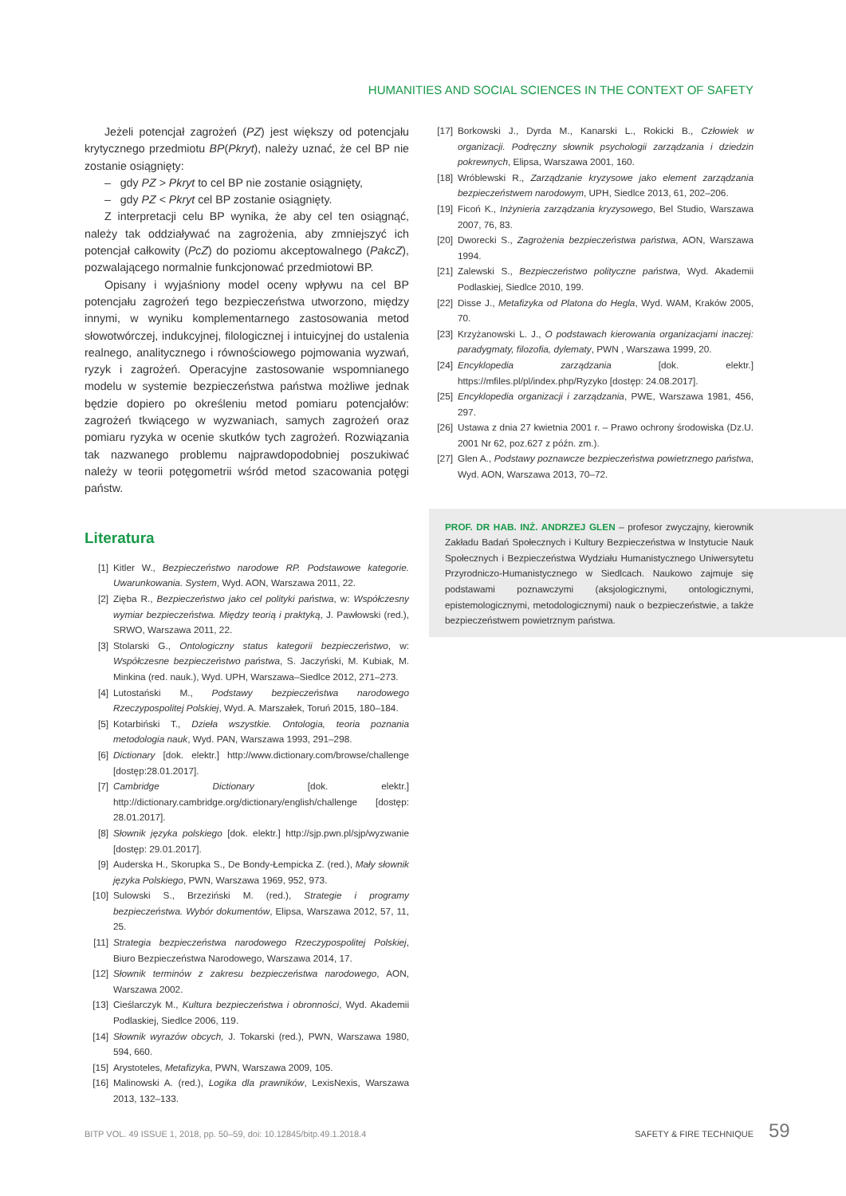HUMANITIES AND SOCIAL SCIENCES IN THE CONTEXT OF SAFETY
Jeżeli potencjał zagrożeń (PZ) jest większy od potencjału krytycznego przedmiotu BP(Pkryt), należy uznać, że cel BP nie zostanie osiągnięty:
– gdy PZ > Pkryt to cel BP nie zostanie osiągnięty,
– gdy PZ < Pkryt cel BP zostanie osiągnięty.
Z interpretacji celu BP wynika, że aby cel ten osiągnąć, należy tak oddziaływać na zagrożenia, aby zmniejszyć ich potencjał całkowity (PcZ) do poziomu akceptowalnego (PakcZ), pozwalającego normalnie funkcjonować przedmiotowi BP.
Opisany i wyjaśniony model oceny wpływu na cel BP potencjału zagrożeń tego bezpieczeństwa utworzono, między innymi, w wyniku komplementarnego zastosowania metod słowotwórczej, indukcyjnej, filologicznej i intuicyjnej do ustalenia realnego, analitycznego i równościowego pojmowania wyzwań, ryzyk i zagrożeń. Operacyjne zastosowanie wspomnianego modelu w systemie bezpieczeństwa państwa możliwe jednak będzie dopiero po określeniu metod pomiaru potencjałów: zagrożeń tkwiącego w wyzwaniach, samych zagrożeń oraz pomiaru ryzyka w ocenie skutków tych zagrożeń. Rozwiązania tak nazwanego problemu najprawdopodobniej poszukiwać należy w teorii potęgometrii wśród metod szacowania potęgi państw.
Literatura
[1] Kitler W., Bezpieczeństwo narodowe RP. Podstawowe kategorie. Uwarunkowania. System, Wyd. AON, Warszawa 2011, 22.
[2] Zięba R., Bezpieczeństwo jako cel polityki państwa, w: Współczesny wymiar bezpieczeństwa. Między teorią i praktyką, J. Pawłowski (red.), SRWO, Warszawa 2011, 22.
[3] Stolarski G., Ontologiczny status kategorii bezpieczeństwo, w: Współczesne bezpieczeństwo państwa, S. Jaczyński, M. Kubiak, M. Minkina (red. nauk.), Wyd. UPH, Warszawa–Siedlce 2012, 271–273.
[4] Lutostański M., Podstawy bezpieczeństwa narodowego Rzeczypospolitej Polskiej, Wyd. A. Marszałek, Toruń 2015, 180–184.
[5] Kotarbiński T., Dzieła wszystkie. Ontologia, teoria poznania metodologia nauk, Wyd. PAN, Warszawa 1993, 291–298.
[6] Dictionary [dok. elektr.] http://www.dictionary.com/browse/challenge [dostęp:28.01.2017].
[7] Cambridge Dictionary [dok. elektr.] http://dictionary.cambridge.org/dictionary/english/challenge [dostęp: 28.01.2017].
[8] Słownik języka polskiego [dok. elektr.] http://sjp.pwn.pl/sjp/wyzwanie [dostęp: 29.01.2017].
[9] Auderska H., Skorupka S., De Bondy-Łempicka Z. (red.), Mały słownik języka Polskiego, PWN, Warszawa 1969, 952, 973.
[10] Sulowski S., Brzeziński M. (red.), Strategie i programy bezpieczeństwa. Wybór dokumentów, Elipsa, Warszawa 2012, 57, 11, 25.
[11] Strategia bezpieczeństwa narodowego Rzeczypospolitej Polskiej, Biuro Bezpieczeństwa Narodowego, Warszawa 2014, 17.
[12] Słownik terminów z zakresu bezpieczeństwa narodowego, AON, Warszawa 2002.
[13] Cieślarczyk M., Kultura bezpieczeństwa i obronności, Wyd. Akademii Podlaskiej, Siedlce 2006, 119.
[14] Słownik wyrazów obcych, J. Tokarski (red.), PWN, Warszawa 1980, 594, 660.
[15] Arystoteles, Metafizyka, PWN, Warszawa 2009, 105.
[16] Malinowski A. (red.), Logika dla prawników, LexisNexis, Warszawa 2013, 132–133.
[17] Borkowski J., Dyrda M., Kanarski L., Rokicki B., Człowiek w organizacji. Podręczny słownik psychologii zarządzania i dziedzin pokrewnych, Elipsa, Warszawa 2001, 160.
[18] Wróblewski R., Zarządzanie kryzysowe jako element zarządzania bezpieczeństwem narodowym, UPH, Siedlce 2013, 61, 202–206.
[19] Ficoń K., Inżynieria zarządzania kryzysowego, Bel Studio, Warszawa 2007, 76, 83.
[20] Dworecki S., Zagrożenia bezpieczeństwa państwa, AON, Warszawa 1994.
[21] Zalewski S., Bezpieczeństwo polityczne państwa, Wyd. Akademii Podlaskiej, Siedlce 2010, 199.
[22] Disse J., Metafizyka od Platona do Hegla, Wyd. WAM, Kraków 2005, 70.
[23] Krzyżanowski L. J., O podstawach kierowania organizacjami inaczej: paradygmaty, filozofia, dylematy, PWN , Warszawa 1999, 20.
[24] Encyklopedia zarządzania [dok. elektr.] https://mfiles.pl/pl/index.php/Ryzyko [dostęp: 24.08.2017].
[25] Encyklopedia organizacji i zarządzania, PWE, Warszawa 1981, 456, 297.
[26] Ustawa z dnia 27 kwietnia 2001 r. – Prawo ochrony środowiska (Dz.U. 2001 Nr 62, poz.627 z późn. zm.).
[27] Glen A., Podstawy poznawcze bezpieczeństwa powietrznego państwa, Wyd. AON, Warszawa 2013, 70–72.
PROF. DR HAB. INŻ. ANDRZEJ GLEN – profesor zwyczajny, kierownik Zakładu Badań Społecznych i Kultury Bezpieczeństwa w Instytucie Nauk Społecznych i Bezpieczeństwa Wydziału Humanistycznego Uniwersytetu Przyrodniczo-Humanistycznego w Siedlcach. Naukowo zajmuje się podstawami poznawczymi (aksjologicznymi, ontologicznymi, epistemologicznymi, metodologicznymi) nauk o bezpieczeństwie, a także bezpieczeństwem powietrznym państwa.
BITP VOL. 49 ISSUE 1, 2018, pp. 50–59, doi: 10.12845/bitp.49.1.2018.4 SAFETY & FIRE TECHNIQUE
59